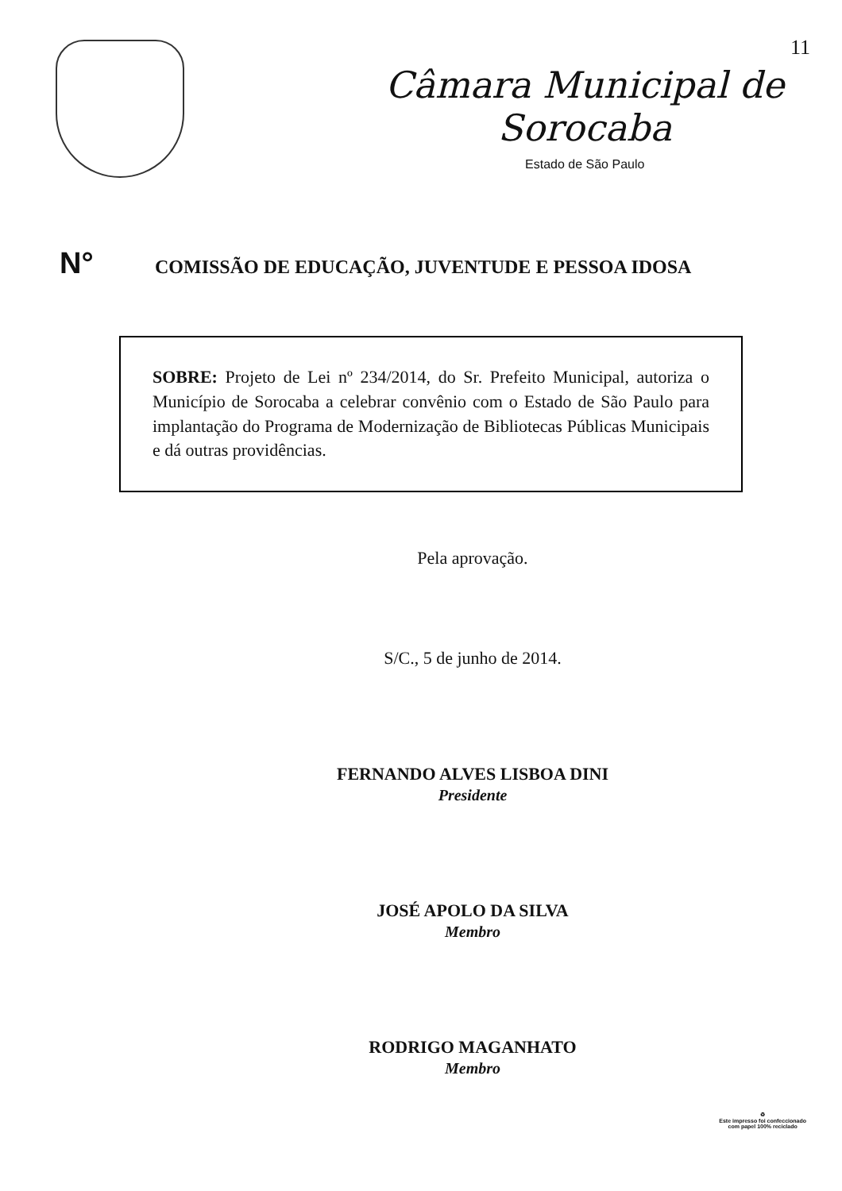11
Câmara Municipal de Sorocaba
Estado de São Paulo
N°
COMISSÃO DE EDUCAÇÃO, JUVENTUDE E PESSOA IDOSA
SOBRE: Projeto de Lei nº 234/2014, do Sr. Prefeito Municipal, autoriza o Município de Sorocaba a celebrar convênio com o Estado de São Paulo para implantação do Programa de Modernização de Bibliotecas Públicas Municipais e dá outras providências.
Pela aprovação.
S/C., 5 de junho de 2014.
FERNANDO ALVES LISBOA DINI
Presidente
JOSÉ APOLO DA SILVA
Membro
RODRIGO MAGANHATO
Membro
♻
Este impresso foi confeccionado
com papel 100% reciclado